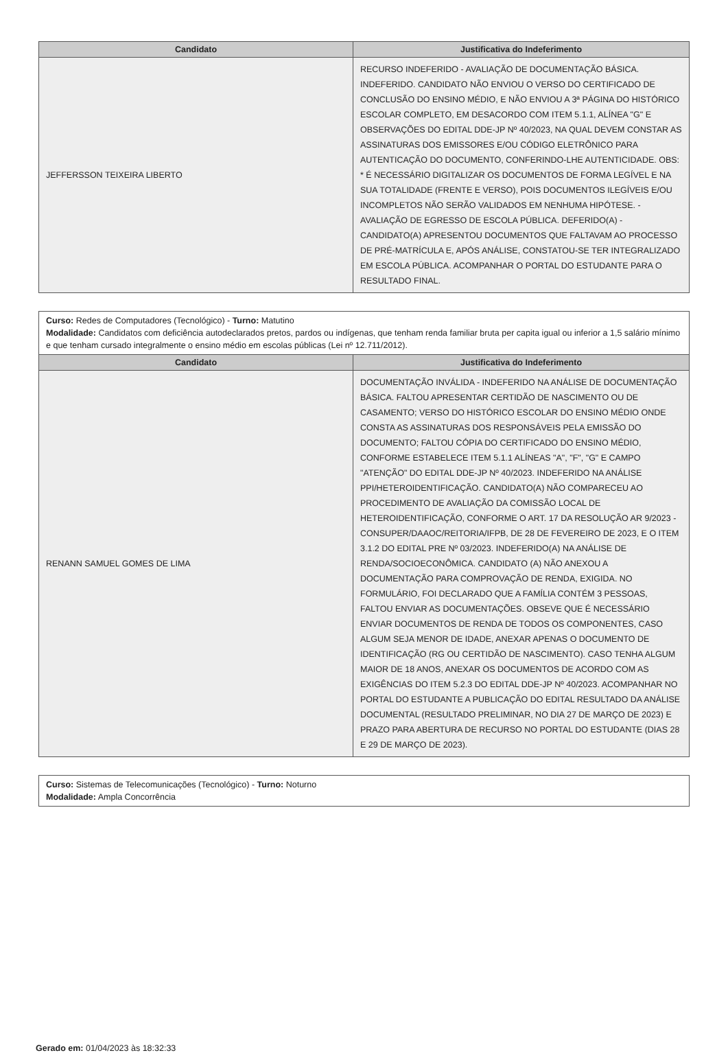| Candidato | Justificativa do Indeferimento |
| --- | --- |
| JEFFERSSON TEIXEIRA LIBERTO | RECURSO INDEFERIDO - AVALIAÇÃO DE DOCUMENTAÇÃO BÁSICA. INDEFERIDO. CANDIDATO NÃO ENVIOU O VERSO DO CERTIFICADO DE CONCLUSÃO DO ENSINO MÉDIO, E NÃO ENVIOU A 3ª PÁGINA DO HISTÓRICO ESCOLAR COMPLETO, EM DESACORDO COM ITEM 5.1.1, ALÍNEA "G" E OBSERVAÇÕES DO EDITAL DDE-JP Nº 40/2023, NA QUAL DEVEM CONSTAR AS ASSINATURAS DOS EMISSORES E/OU CÓDIGO ELETRÔNICO PARA AUTENTICAÇÃO DO DOCUMENTO, CONFERINDO-LHE AUTENTICIDADE. OBS: * É NECESSÁRIO DIGITALIZAR OS DOCUMENTOS DE FORMA LEGÍVEL E NA SUA TOTALIDADE (FRENTE E VERSO), POIS DOCUMENTOS ILEGÍVEIS E/OU INCOMPLETOS NÃO SERÃO VALIDADOS EM NENHUMA HIPÓTESE. - AVALIAÇÃO DE EGRESSO DE ESCOLA PÚBLICA. DEFERIDO(A) - CANDIDATO(A) APRESENTOU DOCUMENTOS QUE FALTAVAM AO PROCESSO DE PRÉ-MATRÍCULA E, APÓS ANÁLISE, CONSTATOU-SE TER INTEGRALIZADO EM ESCOLA PÚBLICA. ACOMPANHAR O PORTAL DO ESTUDANTE PARA O RESULTADO FINAL. |
Curso: Redes de Computadores (Tecnológico) - Turno: Matutino
Modalidade: Candidatos com deficiência autodeclarados pretos, pardos ou indígenas, que tenham renda familiar bruta per capita igual ou inferior a 1,5 salário mínimo e que tenham cursado integralmente o ensino médio em escolas públicas (Lei nº 12.711/2012).
| Candidato | Justificativa do Indeferimento |
| --- | --- |
| RENANN SAMUEL GOMES DE LIMA | DOCUMENTAÇÃO INVÁLIDA - INDEFERIDO NA ANÁLISE DE DOCUMENTAÇÃO BÁSICA. FALTOU APRESENTAR CERTIDÃO DE NASCIMENTO OU DE CASAMENTO; VERSO DO HISTÓRICO ESCOLAR DO ENSINO MÉDIO ONDE CONSTA AS ASSINATURAS DOS RESPONSÁVEIS PELA EMISSÃO DO DOCUMENTO; FALTOU CÓPIA DO CERTIFICADO DO ENSINO MÉDIO, CONFORME ESTABELECE ITEM 5.1.1 ALÍNEAS "A", "F", "G" E CAMPO "ATENÇÃO" DO EDITAL DDE-JP Nº 40/2023. INDEFERIDO NA ANÁLISE PPI/HETEROIDENTIFICAÇÃO. CANDIDATO(A) NÃO COMPARECEU AO PROCEDIMENTO DE AVALIAÇÃO DA COMISSÃO LOCAL DE HETEROIDENTIFICAÇÃO, CONFORME O ART. 17 DA RESOLUÇÃO AR 9/2023 - CONSUPER/DAAOC/REITORIA/IFPB, DE 28 DE FEVEREIRO DE 2023, E O ITEM 3.1.2 DO EDITAL PRE Nº 03/2023. INDEFERIDO(A) NA ANÁLISE DE RENDA/SOCIOECONÔMICA. CANDIDATO (A) NÃO ANEXOU A DOCUMENTAÇÃO PARA COMPROVAÇÃO DE RENDA, EXIGIDA. NO FORMULÁRIO, FOI DECLARADO QUE A FAMÍLIA CONTÉM 3 PESSOAS, FALTOU ENVIAR AS DOCUMENTAÇÕES. OBSEVE QUE É NECESSÁRIO ENVIAR DOCUMENTOS DE RENDA DE TODOS OS COMPONENTES, CASO ALGUM SEJA MENOR DE IDADE, ANEXAR APENAS O DOCUMENTO DE IDENTIFICAÇÃO (RG OU CERTIDÃO DE NASCIMENTO). CASO TENHA ALGUM MAIOR DE 18 ANOS, ANEXAR OS DOCUMENTOS DE ACORDO COM AS EXIGÊNCIAS DO ITEM 5.2.3 DO EDITAL DDE-JP Nº 40/2023. ACOMPANHAR NO PORTAL DO ESTUDANTE A PUBLICAÇÃO DO EDITAL RESULTADO DA ANÁLISE DOCUMENTAL (RESULTADO PRELIMINAR, NO DIA 27 DE MARÇO DE 2023) E PRAZO PARA ABERTURA DE RECURSO NO PORTAL DO ESTUDANTE (DIAS 28 E 29 DE MARÇO DE 2023). |
Curso: Sistemas de Telecomunicações (Tecnológico) - Turno: Noturno
Modalidade: Ampla Concorrência
Gerado em: 01/04/2023 às 18:32:33